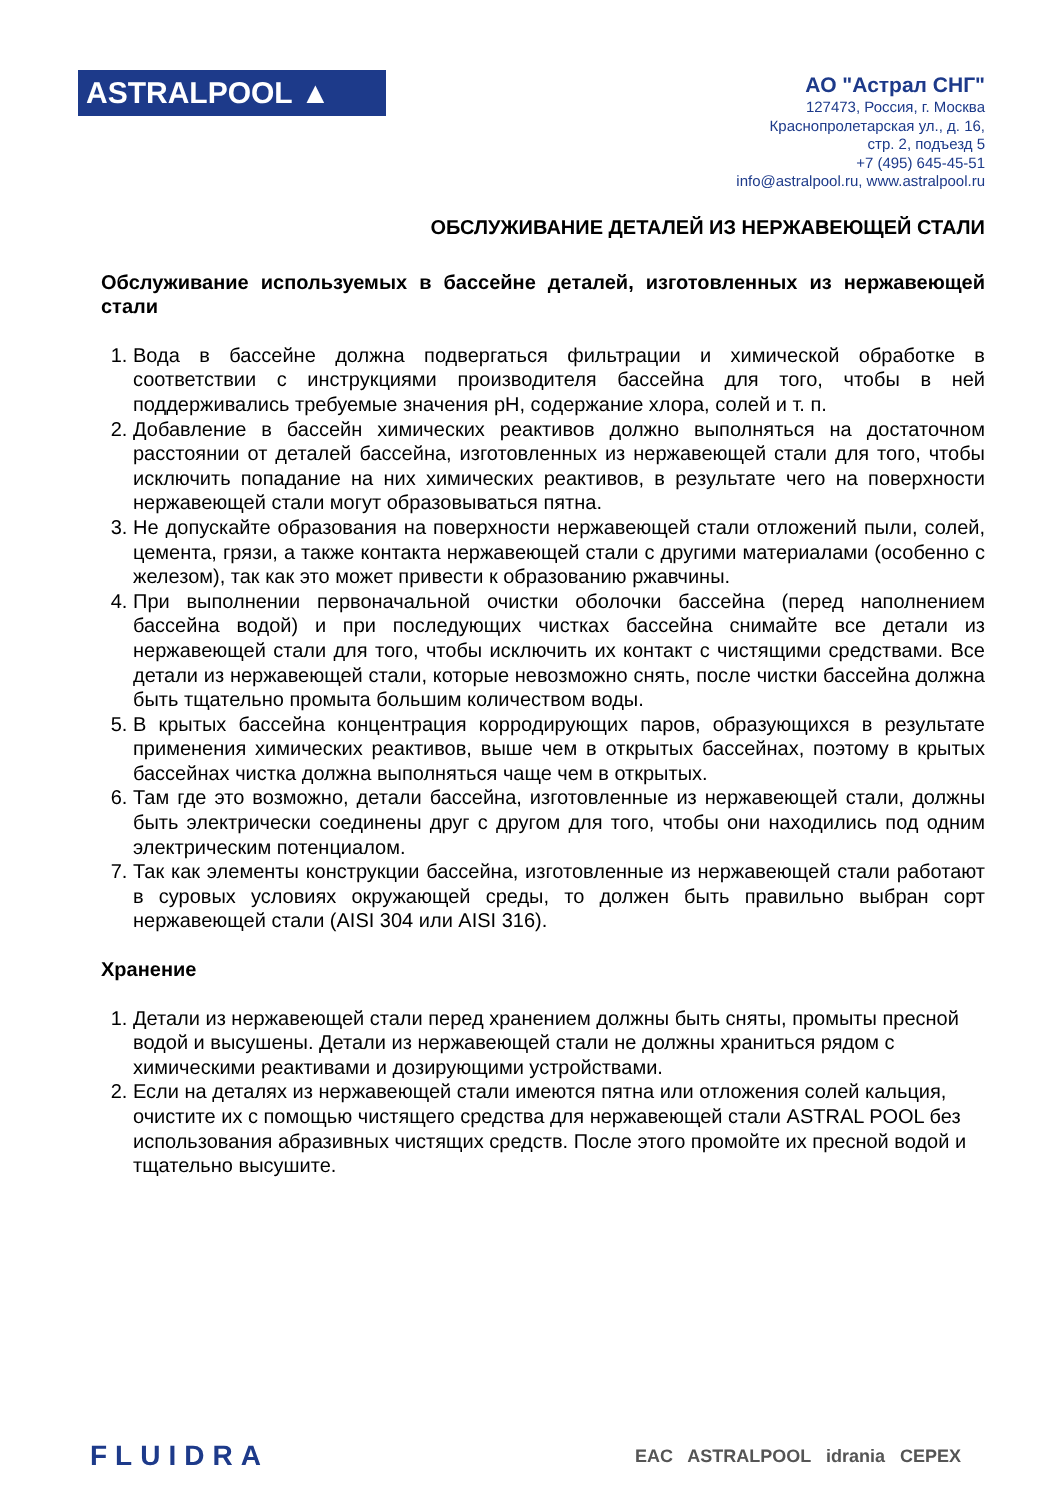ASTRALPOOL ▲
АО "Астрал СНГ"
127473, Россия, г. Москва
Краснопролетарская ул., д. 16,
стр. 2, подъезд 5
+7 (495) 645-45-51
info@astralpool.ru, www.astralpool.ru
ОБСЛУЖИВАНИЕ ДЕТАЛЕЙ ИЗ НЕРЖАВЕЮЩЕЙ СТАЛИ
Обслуживание используемых в бассейне деталей, изготовленных из нержавеющей стали
1. Вода в бассейне должна подвергаться фильтрации и химической обработке в соответствии с инструкциями производителя бассейна для того, чтобы в ней поддерживались требуемые значения pH, содержание хлора, солей и т. п.
2. Добавление в бассейн химических реактивов должно выполняться на достаточном расстоянии от деталей бассейна, изготовленных из нержавеющей стали для того, чтобы исключить попадание на них химических реактивов, в результате чего на поверхности нержавеющей стали могут образовываться пятна.
3. Не допускайте образования на поверхности нержавеющей стали отложений пыли, солей, цемента, грязи, а также контакта нержавеющей стали с другими материалами (особенно с железом), так как это может привести к образованию ржавчины.
4. При выполнении первоначальной очистки оболочки бассейна (перед наполнением бассейна водой) и при последующих чистках бассейна снимайте все детали из нержавеющей стали для того, чтобы исключить их контакт с чистящими средствами. Все детали из нержавеющей стали, которые невозможно снять, после чистки бассейна должна быть тщательно промыта большим количеством воды.
5. В крытых бассейна концентрация корродирующих паров, образующихся в результате применения химических реактивов, выше чем в открытых бассейнах, поэтому в крытых бассейнах чистка должна выполняться чаще чем в открытых.
6. Там где это возможно, детали бассейна, изготовленные из нержавеющей стали, должны быть электрически соединены друг с другом для того, чтобы они находились под одним электрическим потенциалом.
7. Так как элементы конструкции бассейна, изготовленные из нержавеющей стали работают в суровых условиях окружающей среды, то должен быть правильно выбран сорт нержавеющей стали (AISI 304 или AISI 316).
Хранение
1. Детали из нержавеющей стали перед хранением должны быть сняты, промыты пресной водой и высушены. Детали из нержавеющей стали не должны храниться рядом с химическими реактивами и дозирующими устройствами.
2. Если на деталях из нержавеющей стали имеются пятна или отложения солей кальция, очистите их с помощью чистящего средства для нержавеющей стали ASTRAL POOL без использования абразивных чистящих средств. После этого промойте их пресной водой и тщательно высушите.
FLUIDRA EAC ASTRALPOOL idrania CEPEX